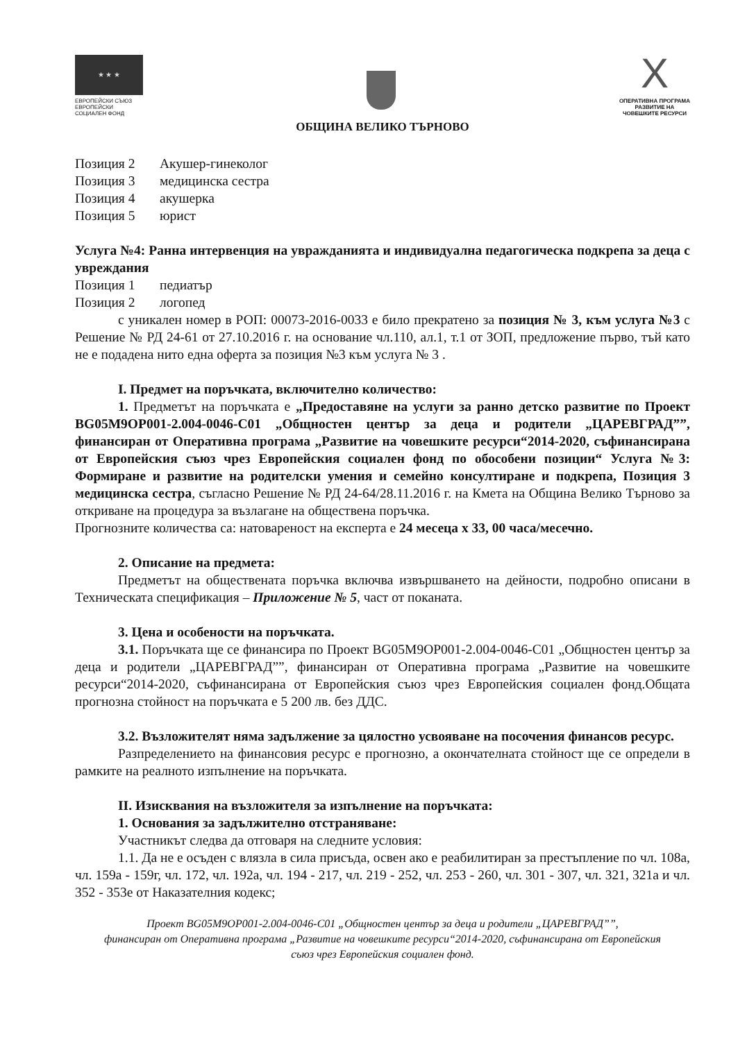★ ★ ★
ЕВРОПЕЙСКИ СЪЮЗ
ЕВРОПЕЙСКИ
СОЦИАЛЕН ФОНД
X
ОПЕРАТИВНА ПРОГРАМА
РАЗВИТИЕ НА
ЧОВЕШКИТЕ РЕСУРСИ
ОБЩИНА ВЕЛИКО ТЪРНОВО
Позиция 2 Акушер-гинеколог
Позиция 3 медицинска сестра
Позиция 4 акушерка
Позиция 5 юрист
Услуга №4: Ранна интервенция на увражданията и индивидуална педагогическа подкрепа за деца с увреждания
Позиция 1 педиатър
Позиция 2 логопед
с уникален номер в РОП: 00073-2016-0033 е било прекратено за позиция № 3, към услуга №3 с Решение № РД 24-61 от 27.10.2016 г. на основание чл.110, ал.1, т.1 от ЗОП, предложение първо, тъй като не е подадена нито една оферта за позиция №3 към услуга № 3 .
I. Предмет на поръчката, включително количество:
1. Предметът на поръчката е „Предоставяне на услуги за ранно детско развитие по Проект BG05M9OP001-2.004-0046-C01 „Общностен център за деца и родители „ЦАРЕВГРАД””, финансиран от Оперативна програма „Развитие на човешките ресурси“2014-2020, съфинансирана от Европейския съюз чрез Европейския социален фонд по обособени позиции“ Услуга №3: Формиране и развитие на родителски умения и семейно консултиране и подкрепа, Позиция 3 медицинска сестра, съгласно Решение № РД 24-64/28.11.2016 г. на Кмета на Община Велико Търново за откриване на процедура за възлагане на обществена поръчка.
Прогнозните количества са: натовареност на експерта е 24 месеца х 33, 00 часа/месечно.
2. Описание на предмета:
Предметът на обществената поръчка включва извършването на дейности, подробно описани в Техническата спецификация – Приложение № 5, част от поканата.
3. Цена и особености на поръчката.
3.1. Поръчката ще се финансира по Проект BG05M9OP001-2.004-0046-C01 „Общностен център за деца и родители „ЦАРЕВГРАД””, финансиран от Оперативна програма „Развитие на човешките ресурси“2014-2020, съфинансирана от Европейския съюз чрез Европейския социален фонд.Общата прогнозна стойност на поръчката е 5 200 лв. без ДДС.
3.2. Възложителят няма задължение за цялостно усвояване на посочения финансов ресурс.
Разпределението на финансовия ресурс е прогнозно, а окончателната стойност ще се определи в рамките на реалното изпълнение на поръчката.
II. Изисквания на възложителя за изпълнение на поръчката:
1. Основания за задължително отстраняване:
Участникът следва да отговаря на следните условия:
1.1. Да не е осъден с влязла в сила присъда, освен ако е реабилитиран за престъпление по чл. 108а, чл. 159а - 159г, чл. 172, чл. 192а, чл. 194 - 217, чл. 219 - 252, чл. 253 - 260, чл. 301 - 307, чл. 321, 321а и чл. 352 - 353е от Наказателния кодекс;
Проект BG05M9OP001-2.004-0046-C01 „Общностен център за деца и родители „ЦАРЕВГРАД””,
финансиран от Оперативна програма „Развитие на човешките ресурси“2014-2020, съфинансирана от Европейския
съюз чрез Европейския социален фонд.